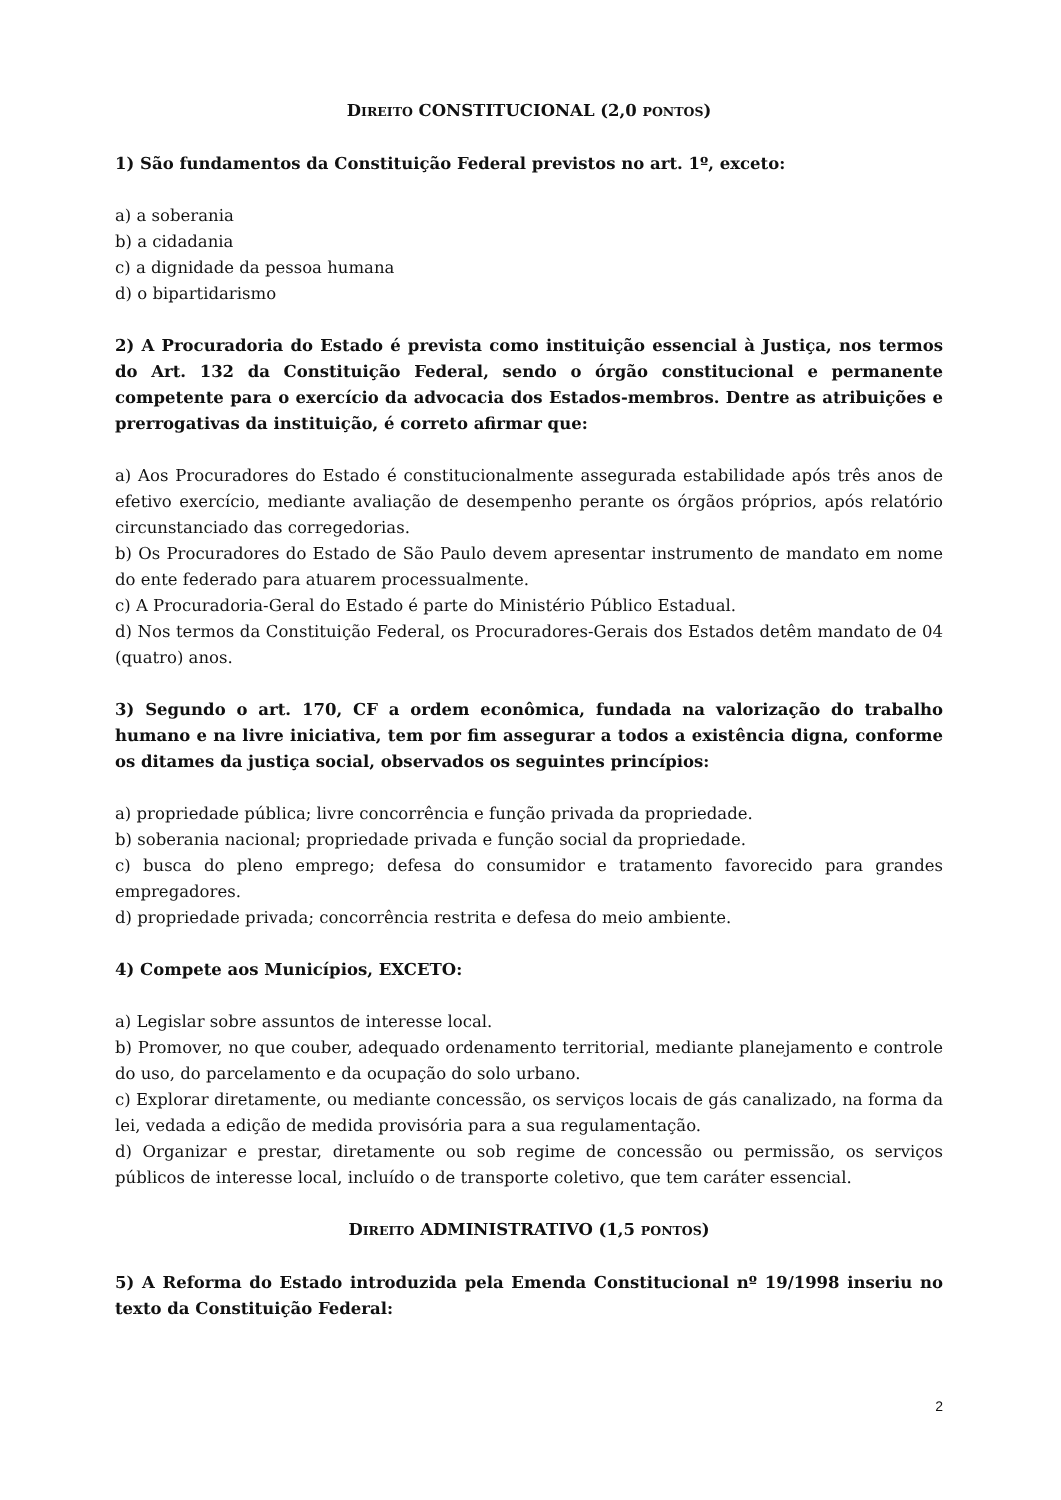DIREITO CONSTITUCIONAL (2,0 PONTOS)
1) São fundamentos da Constituição Federal previstos no art. 1º, exceto:
a) a soberania
b) a cidadania
c) a dignidade da pessoa humana
d) o bipartidarismo
2) A Procuradoria do Estado é prevista como instituição essencial à Justiça, nos termos do Art. 132 da Constituição Federal, sendo o órgão constitucional e permanente competente para o exercício da advocacia dos Estados-membros. Dentre as atribuições e prerrogativas da instituição, é correto afirmar que:
a) Aos Procuradores do Estado é constitucionalmente assegurada estabilidade após três anos de efetivo exercício, mediante avaliação de desempenho perante os órgãos próprios, após relatório circunstanciado das corregedorias.
b) Os Procuradores do Estado de São Paulo devem apresentar instrumento de mandato em nome do ente federado para atuarem processualmente.
c) A Procuradoria-Geral do Estado é parte do Ministério Público Estadual.
d) Nos termos da Constituição Federal, os Procuradores-Gerais dos Estados detêm mandato de 04 (quatro) anos.
3) Segundo o art. 170, CF a ordem econômica, fundada na valorização do trabalho humano e na livre iniciativa, tem por fim assegurar a todos a existência digna, conforme os ditames da justiça social, observados os seguintes princípios:
a) propriedade pública; livre concorrência e função privada da propriedade.
b) soberania nacional; propriedade privada e função social da propriedade.
c) busca do pleno emprego; defesa do consumidor e tratamento favorecido para grandes empregadores.
d) propriedade privada; concorrência restrita e defesa do meio ambiente.
4) Compete aos Municípios, EXCETO:
a) Legislar sobre assuntos de interesse local.
b) Promover, no que couber, adequado ordenamento territorial, mediante planejamento e controle do uso, do parcelamento e da ocupação do solo urbano.
c) Explorar diretamente, ou mediante concessão, os serviços locais de gás canalizado, na forma da lei, vedada a edição de medida provisória para a sua regulamentação.
d) Organizar e prestar, diretamente ou sob regime de concessão ou permissão, os serviços públicos de interesse local, incluído o de transporte coletivo, que tem caráter essencial.
DIREITO ADMINISTRATIVO (1,5 PONTOS)
5) A Reforma do Estado introduzida pela Emenda Constitucional nº 19/1998 inseriu no texto da Constituição Federal:
2